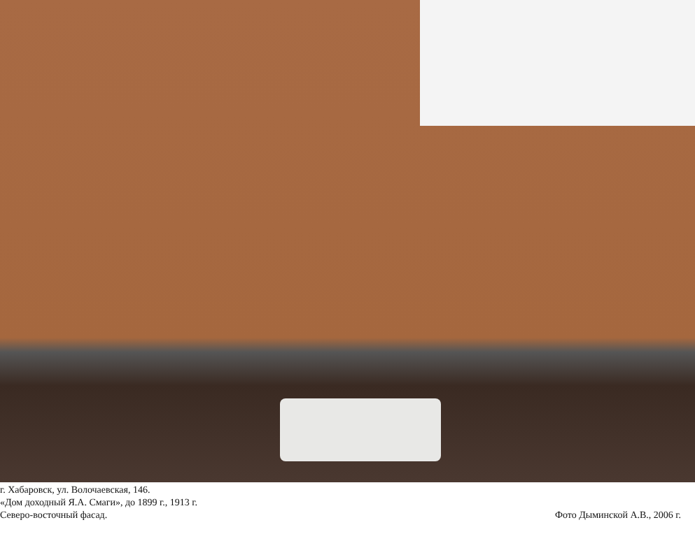г. Хабаровск, ул. Волочаевская, 146.
«Дом доходный Я.А. Смаги», до 1899 г., 1913 г.
Северо-восточный фасад.
Фото Дыминской А.В., 2006 г.